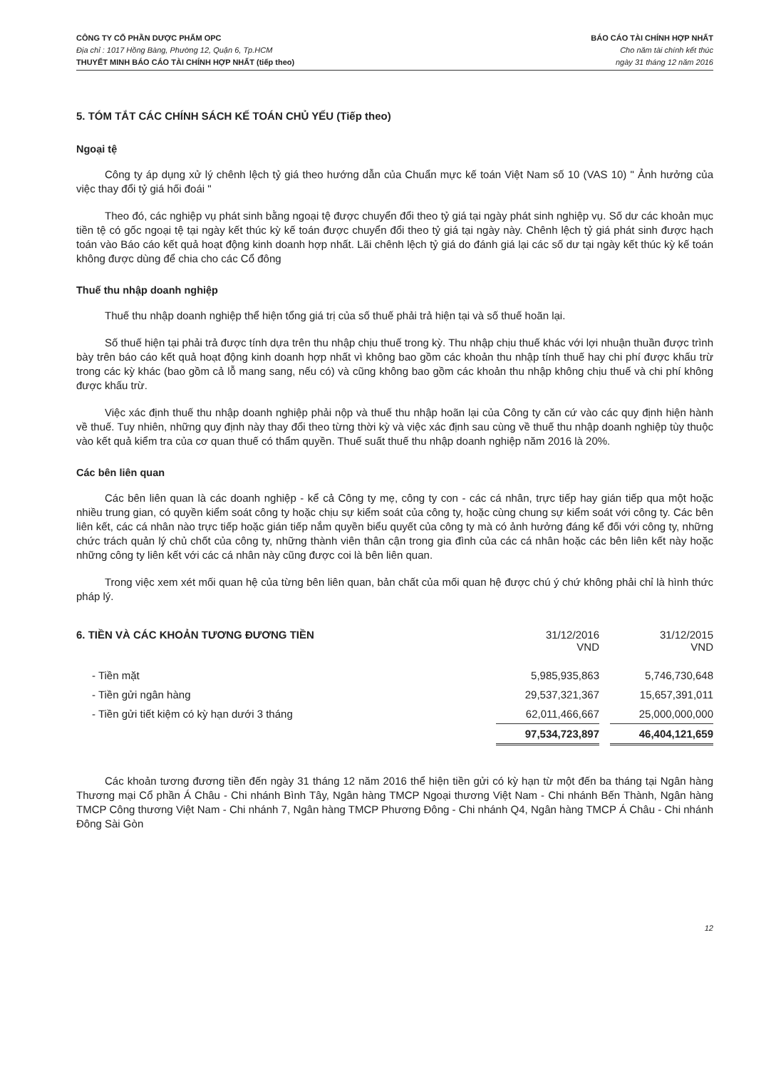CÔNG TY CỔ PHẦN DƯỢC PHẨM OPC
Địa chỉ : 1017 Hồng Bàng, Phường 12, Quận 6, Tp.HCM
THUYẾT MINH BÁO CÁO TÀI CHÍNH HỢP NHẤT (tiếp theo)
BÁO CÁO TÀI CHÍNH HỢP NHẤT
Cho năm tài chính kết thúc
ngày 31 tháng 12 năm 2016
5. TÓM TẮT CÁC CHÍNH SÁCH KẾ TOÁN CHỦ YẾU (Tiếp theo)
Ngoại tệ
Công ty áp dụng xử lý chênh lệch tỷ giá theo hướng dẫn của Chuẩn mực kế toán Việt Nam số 10 (VAS 10) " Ảnh hưởng của việc thay đổi tỷ giá hối đoái "
Theo đó, các nghiệp vụ phát sinh bằng ngoại tệ được chuyển đổi theo tỷ giá tại ngày phát sinh nghiệp vụ. Số dư các khoản mục tiền tệ có gốc ngoại tệ tại ngày kết thúc kỳ kế toán được chuyển đổi theo tỷ giá tại ngày này. Chênh lệch tỷ giá phát sinh được hạch toán vào Báo cáo kết quả hoạt động kinh doanh hợp nhất. Lãi chênh lệch tỷ giá do đánh giá lại các số dư tại ngày kết thúc kỳ kế toán không được dùng để chia cho các Cổ đông
Thuế thu nhập doanh nghiệp
Thuế thu nhập doanh nghiệp thể hiện tổng giá trị của số thuế phải trả hiện tại và số thuế hoãn lại.
Số thuế hiện tại phải trả được tính dựa trên thu nhập chịu thuế trong kỳ. Thu nhập chịu thuế khác với lợi nhuận thuần được trình bày trên báo cáo kết quả hoạt động kinh doanh hợp nhất vì không bao gồm các khoản thu nhập tính thuế hay chi phí được khấu trừ trong các kỳ khác (bao gồm cả lỗ mang sang, nếu có) và cũng không bao gồm các khoản thu nhập không chịu thuế và chi phí không được khấu trừ.
Việc xác định thuế thu nhập doanh nghiệp phải nộp và thuế thu nhập hoãn lại của Công ty căn cứ vào các quy định hiện hành về thuế. Tuy nhiên, những quy định này thay đổi theo từng thời kỳ và việc xác định sau cùng về thuế thu nhập doanh nghiệp tùy thuộc vào kết quả kiểm tra của cơ quan thuế có thẩm quyền. Thuế suất thuế thu nhập doanh nghiệp năm 2016 là 20%.
Các bên liên quan
Các bên liên quan là các doanh nghiệp - kể cả Công ty mẹ, công ty con - các cá nhân, trực tiếp hay gián tiếp qua một hoặc nhiều trung gian, có quyền kiểm soát công ty hoặc chịu sự kiểm soát của công ty, hoặc cùng chung sự kiểm soát với công ty. Các bên liên kết, các cá nhân nào trực tiếp hoặc gián tiếp nắm quyền biểu quyết của công ty mà có ảnh hưởng đáng kể đối với công ty, những chức trách quản lý chủ chốt của công ty, những thành viên thân cận trong gia đình của các cá nhân hoặc các bên liên kết này hoặc những công ty liên kết với các cá nhân này cũng được coi là bên liên quan.
Trong việc xem xét mối quan hệ của từng bên liên quan, bản chất của mối quan hệ được chú ý chứ không phải chỉ là hình thức pháp lý.
| 6. TIỀN VÀ CÁC KHOẢN TƯƠNG ĐƯƠNG TIỀN | 31/12/2016 VND | | 31/12/2015 VND |
| - Tiền mặt | 5,985,935,863 | | 5,746,730,648 |
| - Tiền gửi ngân hàng | 29,537,321,367 | | 15,657,391,011 |
| - Tiền gửi tiết kiệm có kỳ hạn dưới 3 tháng | 62,011,466,667 | | 25,000,000,000 |
| | 97,534,723,897 | | 46,404,121,659 |
Các khoản tương đương tiền đến ngày 31 tháng 12 năm 2016 thể hiện tiền gửi có kỳ hạn từ một đến ba tháng tại Ngân hàng Thương mại Cổ phần Á Châu - Chi nhánh Bình Tây, Ngân hàng TMCP Ngoại thương Việt Nam - Chi nhánh Bến Thành, Ngân hàng TMCP Công thương Việt Nam - Chi nhánh 7, Ngân hàng TMCP Phương Đông - Chi nhánh Q4, Ngân hàng TMCP Á Châu - Chi nhánh Đông Sài Gòn
12